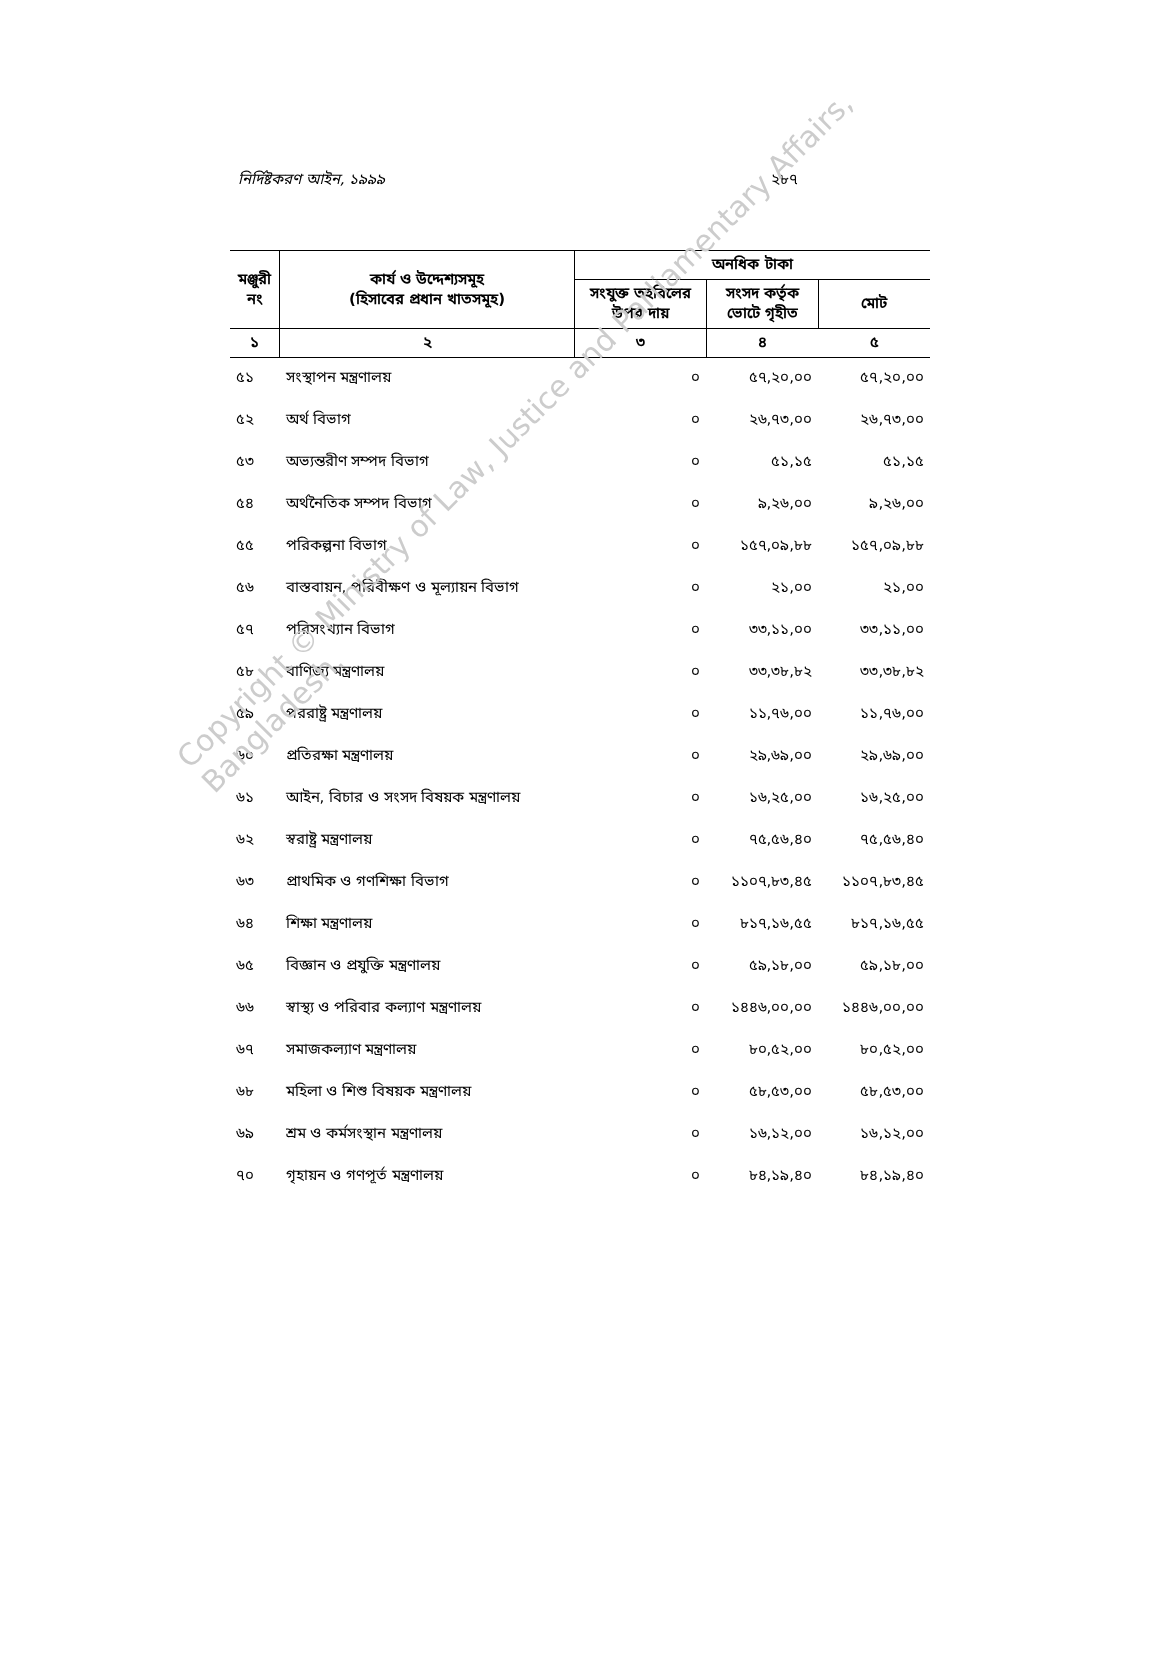নির্দিষ্টকরণ আইন, ১৯৯৯ ২৮৭
| মঞ্জুরী নং | কার্য ও উদ্দেশ্যসমূহ (হিসাবের প্রধান খাতসমূহ) | অনধিক টাকা | | |
| --- | --- | --- | --- | --- |
| | | সংযুক্ত তহবিলের উপর দায় | সংসদ কর্তৃক ভোটে গৃহীত | মোট |
| ১ | ২ | ৩ | ৪ | ৫ |
| ৫১ | সংস্থাপন মন্ত্রণালয় | ০ | ৫৭,২০,০০ | ৫৭,২০,০০ |
| ৫২ | অর্থ বিভাগ | ০ | ২৬,৭৩,০০ | ২৬,৭৩,০০ |
| ৫৩ | অভ্যন্তরীণ সম্পদ বিভাগ | ০ | ৫১,১৫ | ৫১,১৫ |
| ৫৪ | অর্থনৈতিক সম্পদ বিভাগ | ০ | ৯,২৬,০০ | ৯,২৬,০০ |
| ৫৫ | পরিকল্পনা বিভাগ | ০ | ১৫৭,০৯,৮৮ | ১৫৭,০৯,৮৮ |
| ৫৬ | বাস্তবায়ন, পরিবীক্ষণ ও মূল্যায়ন বিভাগ | ০ | ২১,০০ | ২১,০০ |
| ৫৭ | পরিসংখ্যান বিভাগ | ০ | ৩৩,১১,০০ | ৩৩,১১,০০ |
| ৫৮ | বাণিজ্য মন্ত্রণালয় | ০ | ৩৩,৩৮,৮২ | ৩৩,৩৮,৮২ |
| ৫৯ | পররাষ্ট্র মন্ত্রণালয় | ০ | ১১,৭৬,০০ | ১১,৭৬,০০ |
| ৬০ | প্রতিরক্ষা মন্ত্রণালয় | ০ | ২৯,৬৯,০০ | ২৯,৬৯,০০ |
| ৬১ | আইন, বিচার ও সংসদ বিষয়ক মন্ত্রণালয় | ০ | ১৬,২৫,০০ | ১৬,২৫,০০ |
| ৬২ | স্বরাষ্ট্র মন্ত্রণালয় | ০ | ৭৫,৫৬,৪০ | ৭৫,৫৬,৪০ |
| ৬৩ | প্রাথমিক ও গণশিক্ষা বিভাগ | ০ | ১১০৭,৮৩,৪৫ | ১১০৭,৮৩,৪৫ |
| ৬৪ | শিক্ষা মন্ত্রণালয় | ০ | ৮১৭,১৬,৫৫ | ৮১৭,১৬,৫৫ |
| ৬৫ | বিজ্ঞান ও প্রযুক্তি মন্ত্রণালয় | ০ | ৫৯,১৮,০০ | ৫৯,১৮,০০ |
| ৬৬ | স্বাস্থ্য ও পরিবার কল্যাণ মন্ত্রণালয় | ০ | ১৪৪৬,০০,০০ | ১৪৪৬,০০,০০ |
| ৬৭ | সমাজকল্যাণ মন্ত্রণালয় | ০ | ৮০,৫২,০০ | ৮০,৫২,০০ |
| ৬৮ | মহিলা ও শিশু বিষয়ক মন্ত্রণালয় | ০ | ৫৮,৫৩,০০ | ৫৮,৫৩,০০ |
| ৬৯ | শ্রম ও কর্মসংস্থান মন্ত্রণালয় | ০ | ১৬,১২,০০ | ১৬,১২,০০ |
| ৭০ | গৃহায়ন ও গণপূর্ত মন্ত্রণালয় | ০ | ৮৪,১৯,৪০ | ৮৪,১৯,৪০ |
Copyright © Ministry of Law, Justice and Parliamentary Affairs, Bangladesh.